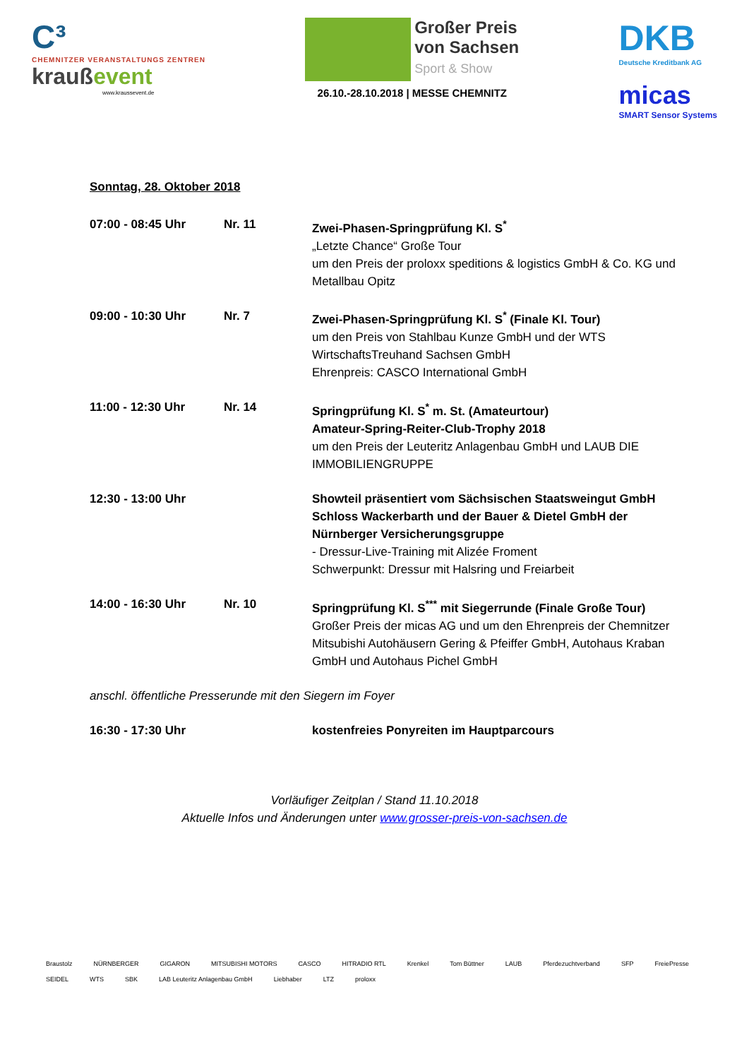C³
CHEMNITZER VERANSTALTUNGS ZENTREN
kraußevent
www.kraussevent.de
Großer Preis
von Sachsen
Sport & Show
26.10.-28.10.2018 | MESSE CHEMNITZ
DKB
Deutsche Kreditbank AG
micas
SMART Sensor Systems
Sonntag, 28. Oktober 2018
| 07:00 - 08:45 Uhr | Nr. 11 | Zwei-Phasen-Springprüfung Kl. S<sup>*</sup> „Letzte Chance“ Große Tour um den Preis der proloxx speditions & logistics GmbH & Co. KG und Metallbau Opitz |
| 09:00 - 10:30 Uhr | Nr. 7 | Zwei-Phasen-Springprüfung Kl. S<sup>*</sup> (Finale Kl. Tour) um den Preis von Stahlbau Kunze GmbH und der WTS WirtschaftsTreuhand Sachsen GmbH Ehrenpreis: CASCO International GmbH |
| 11:00 - 12:30 Uhr | Nr. 14 | Springprüfung Kl. S<sup>*</sup> m. St. (Amateurtour) Amateur-Spring-Reiter-Club-Trophy 2018 um den Preis der Leuteritz Anlagenbau GmbH und LAUB DIE IMMOBILIENGRUPPE |
| 12:30 - 13:00 Uhr | | Showteil präsentiert vom Sächsischen Staatsweingut GmbH Schloss Wackerbarth und der Bauer & Dietel GmbH der Nürnberger Versicherungsgruppe - Dressur-Live-Training mit Alizée Froment Schwerpunkt: Dressur mit Halsring und Freiarbeit |
| 14:00 - 16:30 Uhr | Nr. 10 | Springprüfung Kl. S<sup>***</sup> mit Siegerrunde (Finale Große Tour) Großer Preis der micas AG und um den Ehrenpreis der Chemnitzer Mitsubishi Autohäusern Gering & Pfeiffer GmbH, Autohaus Kraban GmbH und Autohaus Pichel GmbH |
| anschl. öffentliche Presserunde mit den Siegern im Foyer | | |
| 16:30 - 17:30 Uhr | | kostenfreies Ponyreiten im Hauptparcours |
Vorläufiger Zeitplan / Stand 11.10.2018
Aktuelle Infos und Änderungen unter www.grosser-preis-von-sachsen.de
Braustolz NÜRNBERGER GIGARON MITSUBISHI MOTORS CASCO HITRADIO RTL Krenkel Tom Büttner LAUB Pferdezuchtverband SFP FreiePresse SEIDEL WTS SBK LAB Leuteritz Anlagenbau GmbH Liebhaber LTZ proloxx